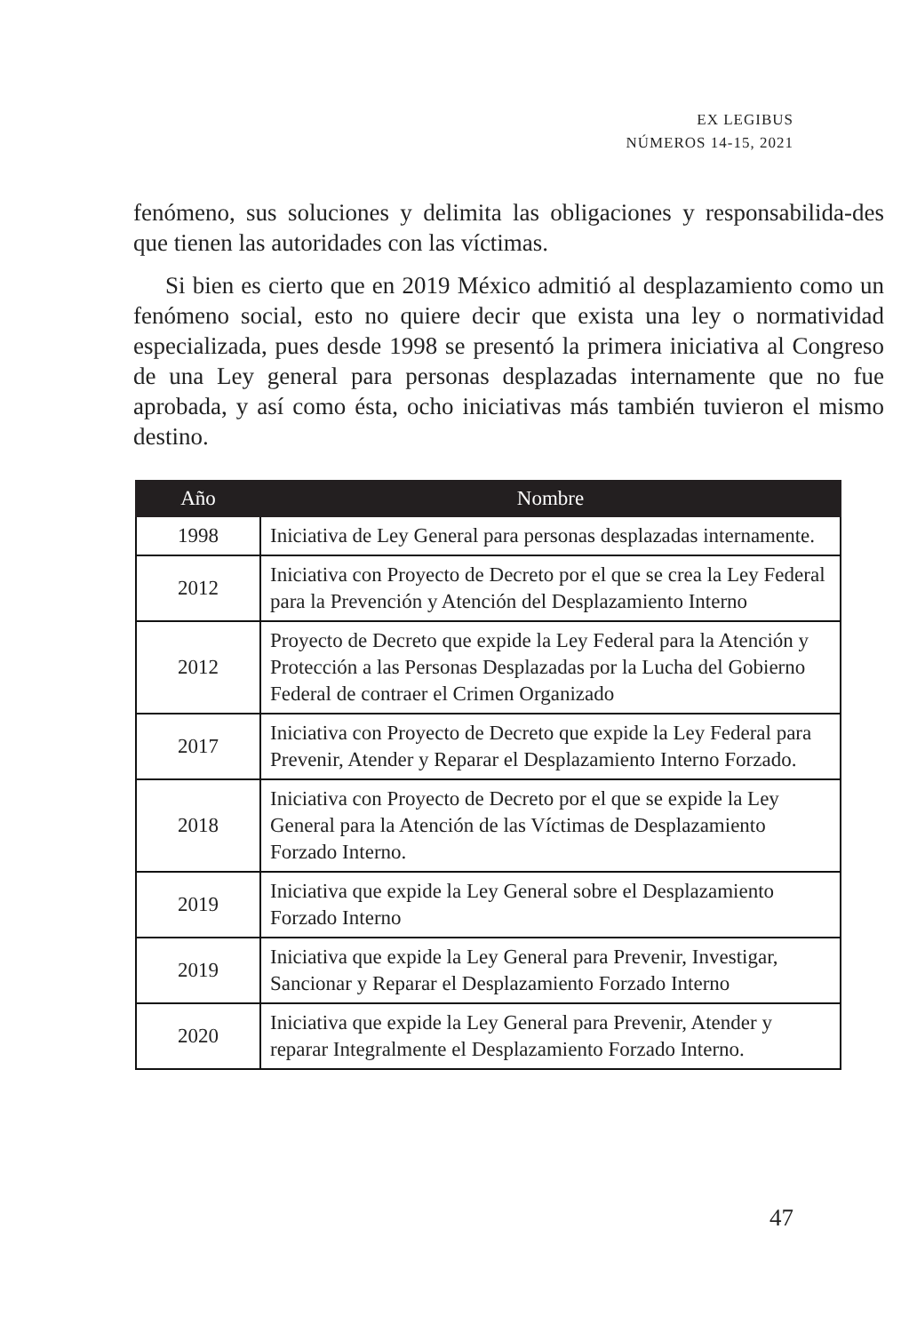EX LEGIBUS
NÚMEROS 14-15, 2021
fenómeno, sus soluciones y delimita las obligaciones y responsabilida-des que tienen las autoridades con las víctimas.
Si bien es cierto que en 2019 México admitió al desplazamiento como un fenómeno social, esto no quiere decir que exista una ley o normatividad especializada, pues desde 1998 se presentó la primera iniciativa al Congreso de una Ley general para personas desplazadas internamente que no fue aprobada, y así como ésta, ocho iniciativas más también tuvieron el mismo destino.
| Año | Nombre |
| --- | --- |
| 1998 | Iniciativa de Ley General para personas desplazadas internamente. |
| 2012 | Iniciativa con Proyecto de Decreto por el que se crea la Ley Federal para la Prevención y Atención del Desplazamiento Interno |
| 2012 | Proyecto de Decreto que expide la Ley Federal para la Atención y Protección a las Personas Desplazadas por la Lucha del Gobierno Federal de contraer el Crimen Organizado |
| 2017 | Iniciativa con Proyecto de Decreto que expide la Ley Federal para Prevenir, Atender y Reparar el Desplazamiento Interno Forzado. |
| 2018 | Iniciativa con Proyecto de Decreto por el que se expide la Ley General para la Atención de las Víctimas de Desplazamiento Forzado Interno. |
| 2019 | Iniciativa que expide la Ley General sobre el Desplazamiento Forzado Interno |
| 2019 | Iniciativa que expide la Ley General para Prevenir, Investigar, Sancionar y Reparar el Desplazamiento Forzado Interno |
| 2020 | Iniciativa que expide la Ley General para Prevenir, Atender y reparar Integralmente el Desplazamiento Forzado Interno. |
47